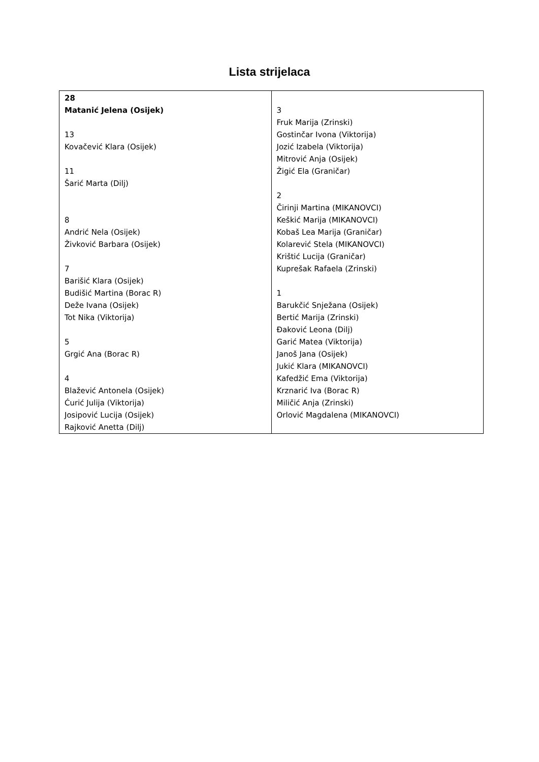Lista strijelaca
| 28 Matanić Jelena (Osijek) 13 Kovačević Klara (Osijek) 11 Šarić Marta (Dilj) 8 Andrić Nela (Osijek) Živković Barbara (Osijek) 7 Barišić Klara (Osijek) Budišić Martina (Borac R) Deže Ivana (Osijek) Tot Nika (Viktorija) 5 Grgić Ana (Borac R) 4 Blažević Antonela (Osijek) Ćurić Julija (Viktorija) Josipović Lucija (Osijek) Rajković Anetta (Dilj) | 3 Fruk Marija (Zrinski) Gostinčar Ivona (Viktorija) Jozić Izabela (Viktorija) Mitrović Anja (Osijek) Žigić Ela (Graničar) 2 Čirinji Martina (MIKANOVCI) Keškić Marija (MIKANOVCI) Kobaš Lea Marija (Graničar) Kolarević Stela (MIKANOVCI) Krištić Lucija (Graničar) Kuprešak Rafaela (Zrinski) 1 Barukčić Snježana (Osijek) Bertić Marija (Zrinski) Đaković Leona (Dilj) Garić Matea (Viktorija) Janoš Jana (Osijek) Jukić Klara (MIKANOVCI) Kafedžić Ema (Viktorija) Krznarić Iva (Borac R) Miličić Anja (Zrinski) Orlović Magdalena (MIKANOVCI) |